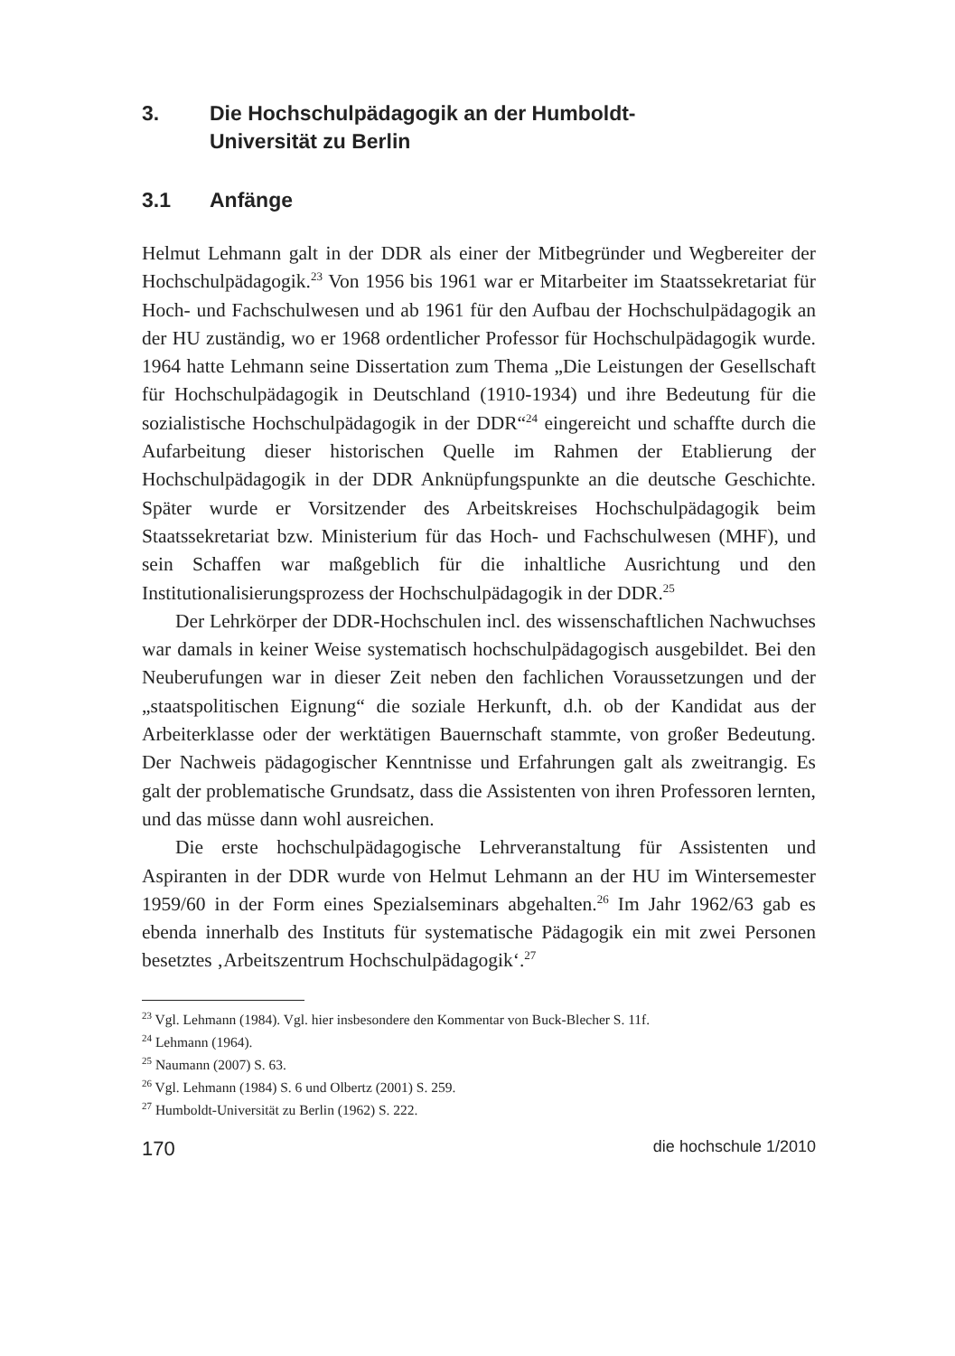3. Die Hochschulpädagogik an der Humboldt-
Universität zu Berlin
3.1 Anfänge
Helmut Lehmann galt in der DDR als einer der Mitbegründer und Wegbereiter der Hochschulpädagogik.<sup>23</sup> Von 1956 bis 1961 war er Mitarbeiter im Staatssekretariat für Hoch- und Fachschulwesen und ab 1961 für den Aufbau der Hochschulpädagogik an der HU zuständig, wo er 1968 ordentlicher Professor für Hochschulpädagogik wurde. 1964 hatte Lehmann seine Dissertation zum Thema „Die Leistungen der Gesellschaft für Hochschulpädagogik in Deutschland (1910-1934) und ihre Bedeutung für die sozialistische Hochschulpädagogik in der DDR“<sup>24</sup> eingereicht und schaffte durch die Aufarbeitung dieser historischen Quelle im Rahmen der Etablierung der Hochschulpädagogik in der DDR Anknüpfungspunkte an die deutsche Geschichte. Später wurde er Vorsitzender des Arbeitskreises Hochschulpädagogik beim Staatssekretariat bzw. Ministerium für das Hoch- und Fachschulwesen (MHF), und sein Schaffen war maßgeblich für die inhaltliche Ausrichtung und den Institutionalisierungsprozess der Hochschulpädagogik in der DDR.<sup>25</sup>
Der Lehrkörper der DDR-Hochschulen incl. des wissenschaftlichen Nachwuchses war damals in keiner Weise systematisch hochschulpädagogisch ausgebildet. Bei den Neuberufungen war in dieser Zeit neben den fachlichen Voraussetzungen und der „staatspolitischen Eignung“ die soziale Herkunft, d.h. ob der Kandidat aus der Arbeiterklasse oder der werktätigen Bauernschaft stammte, von großer Bedeutung. Der Nachweis pädagogischer Kenntnisse und Erfahrungen galt als zweitrangig. Es galt der problematische Grundsatz, dass die Assistenten von ihren Professoren lernten, und das müsse dann wohl ausreichen.
Die erste hochschulpädagogische Lehrveranstaltung für Assistenten und Aspiranten in der DDR wurde von Helmut Lehmann an der HU im Wintersemester 1959/60 in der Form eines Spezialseminars abgehalten.<sup>26</sup> Im Jahr 1962/63 gab es ebenda innerhalb des Instituts für systematische Pädagogik ein mit zwei Personen besetztes ‚Arbeitszentrum Hochschulpädagogik‘.<sup>27</sup>
<sup>23</sup> Vgl. Lehmann (1984). Vgl. hier insbesondere den Kommentar von Buck-Blecher S. 11f.
<sup>24</sup> Lehmann (1964).
<sup>25</sup> Naumann (2007) S. 63.
<sup>26</sup> Vgl. Lehmann (1984) S. 6 und Olbertz (2001) S. 259.
<sup>27</sup> Humboldt-Universität zu Berlin (1962) S. 222.
170 die hochschule 1/2010